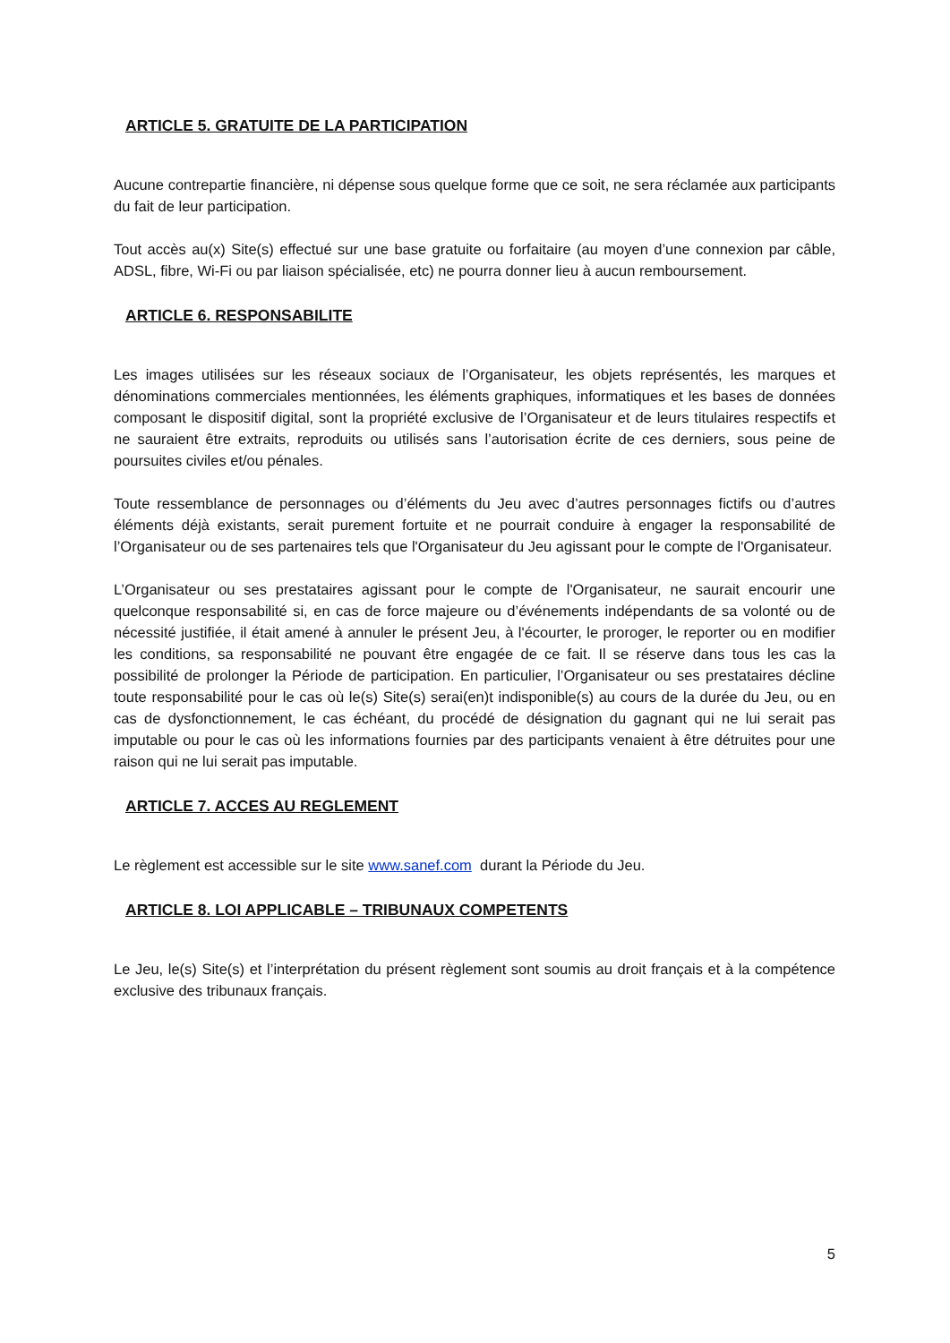ARTICLE 5. GRATUITE DE LA PARTICIPATION
Aucune contrepartie financière, ni dépense sous quelque forme que ce soit, ne sera réclamée aux participants du fait de leur participation.
Tout accès au(x) Site(s) effectué sur une base gratuite ou forfaitaire (au moyen d’une connexion par câble, ADSL, fibre, Wi-Fi ou par liaison spécialisée, etc) ne pourra donner lieu à aucun remboursement.
ARTICLE 6. RESPONSABILITE
Les images utilisées sur les réseaux sociaux de l’Organisateur, les objets représentés, les marques et dénominations commerciales mentionnées, les éléments graphiques, informatiques et les bases de données composant le dispositif digital, sont la propriété exclusive de l’Organisateur et de leurs titulaires respectifs et ne sauraient être extraits, reproduits ou utilisés sans l’autorisation écrite de ces derniers, sous peine de poursuites civiles et/ou pénales.
Toute ressemblance de personnages ou d’éléments du Jeu avec d’autres personnages fictifs ou d’autres éléments déjà existants, serait purement fortuite et ne pourrait conduire à engager la responsabilité de l’Organisateur ou de ses partenaires tels que l'Organisateur du Jeu agissant pour le compte de l'Organisateur.
L’Organisateur ou ses prestataires agissant pour le compte de l'Organisateur, ne saurait encourir une quelconque responsabilité si, en cas de force majeure ou d’événements indépendants de sa volonté ou de nécessité justifiée, il était amené à annuler le présent Jeu, à l'écourter, le proroger, le reporter ou en modifier les conditions, sa responsabilité ne pouvant être engagée de ce fait. Il se réserve dans tous les cas la possibilité de prolonger la Période de participation. En particulier, l’Organisateur ou ses prestataires décline toute responsabilité pour le cas où le(s) Site(s) serai(en)t indisponible(s) au cours de la durée du Jeu, ou en cas de dysfonctionnement, le cas échéant, du procédé de désignation du gagnant qui ne lui serait pas imputable ou pour le cas où les informations fournies par des participants venaient à être détruites pour une raison qui ne lui serait pas imputable.
ARTICLE 7. ACCES AU REGLEMENT
Le règlement est accessible sur le site www.sanef.com durant la Période du Jeu.
ARTICLE 8. LOI APPLICABLE – TRIBUNAUX COMPETENTS
Le Jeu, le(s) Site(s) et l’interprétation du présent règlement sont soumis au droit français et à la compétence exclusive des tribunaux français.
5